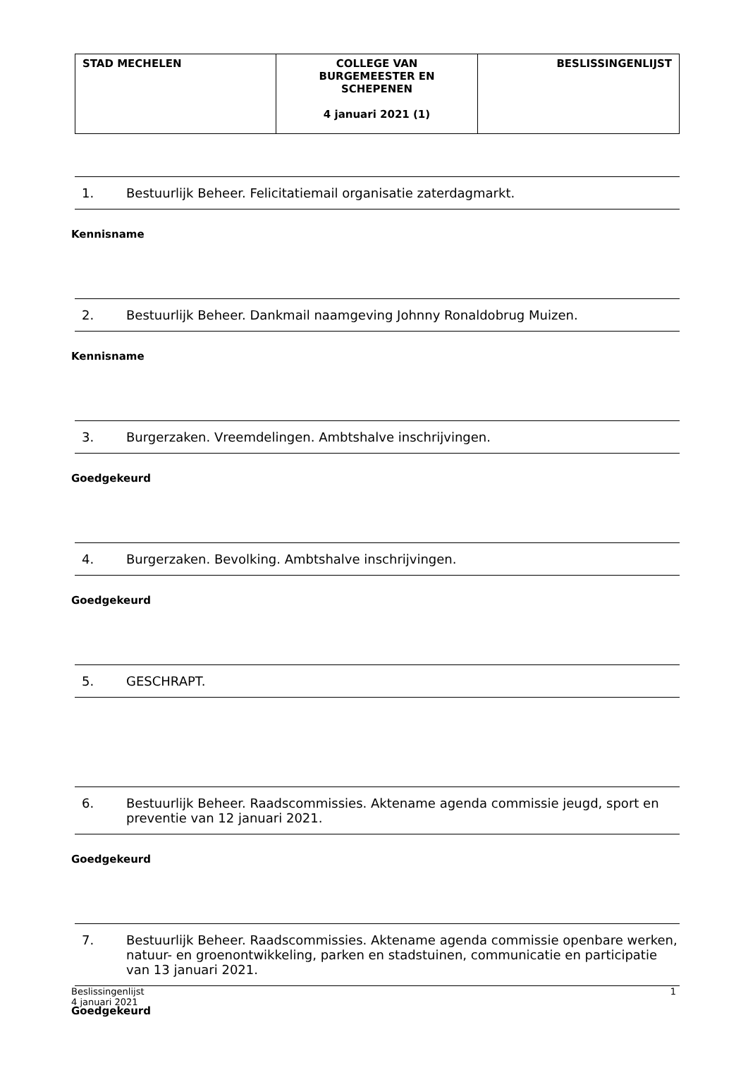| STAD MECHELEN | COLLEGE VAN BURGEMEESTER EN SCHEPENEN 4 januari 2021 (1) | BESLISSINGENLIJST |
1. Bestuurlijk Beheer. Felicitatiemail organisatie zaterdagmarkt.
Kennisname
2. Bestuurlijk Beheer. Dankmail naamgeving Johnny Ronaldobrug Muizen.
Kennisname
3. Burgerzaken. Vreemdelingen. Ambtshalve inschrijvingen.
Goedgekeurd
4. Burgerzaken. Bevolking. Ambtshalve inschrijvingen.
Goedgekeurd
5. GESCHRAPT.
6. Bestuurlijk Beheer. Raadscommissies. Aktename agenda commissie jeugd, sport en preventie van 12 januari 2021.
Goedgekeurd
7. Bestuurlijk Beheer. Raadscommissies. Aktename agenda commissie openbare werken, natuur- en groenontwikkeling, parken en stadstuinen, communicatie en participatie van 13 januari 2021.
Goedgekeurd
Beslissingenlijst
4 januari 2021
1